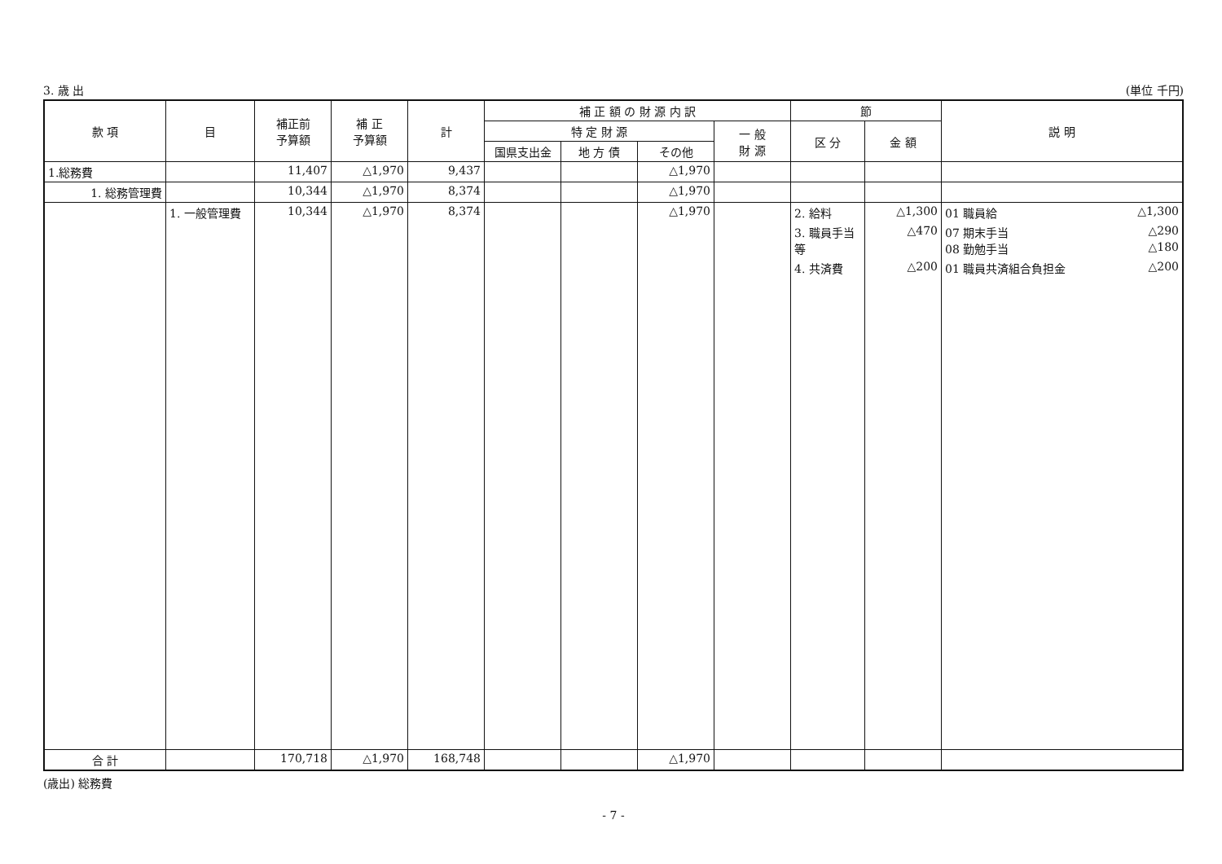3. 歳 出 (単位 千円)
| 款 項 | 目 | 補正前 予算額 | 補 正 予算額 | 計 | 補 正 額 の 財 源 内 訳 | | | | 節 | | 説 明 |
| --- | --- | --- | --- | --- | --- | --- | --- | --- | --- | --- | --- |
| | | | | | 特 定 財 源 | | | 一 般 財 源 | 区 分 | 金 額 | |
| | | | | | 国県支出金 | 地 方 債 | その他 | | | | |
| 1.総務費 | | 11,407 | △1,970 | 9,437 | | | △1,970 | | | | |
| 1. 総務管理費 | | 10,344 | △1,970 | 8,374 | | | △1,970 | | | | |
| | 1. 一般管理費 | 10,344 | △1,970 | 8,374 | | | △1,970 | | 2. 給料 | △1,300 | 01 職員給 △1,300 |
| | | | | | | | | | 3. 職員手当等 | △470 | 07 期末手当 △290 08 勤勉手当 △180 |
| | | | | | | | | | 4. 共済費 | △200 | 01 職員共済組合負担金 △200 |
| 合 計 | | 170,718 | △1,970 | 168,748 | | | △1,970 | | | | |
(歳出) 総務費
- 7 -